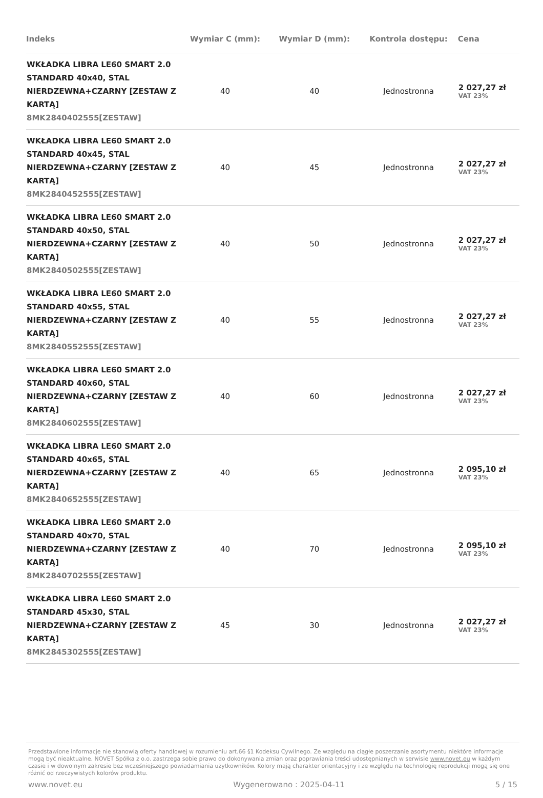| Indeks | Wymiar C (mm): | Wymiar D (mm): | Kontrola dostępu: | Cena |
| --- | --- | --- | --- | --- |
| WKŁADKA LIBRA LE60 SMART 2.0 STANDARD 40x40, STAL NIERDZEWNA+CZARNY [ZESTAW Z KARTĄ] 8MK2840402555[ZESTAW] | 40 | 40 | Jednostronna | 2 027,27 zł VAT 23% |
| WKŁADKA LIBRA LE60 SMART 2.0 STANDARD 40x45, STAL NIERDZEWNA+CZARNY [ZESTAW Z KARTĄ] 8MK2840452555[ZESTAW] | 40 | 45 | Jednostronna | 2 027,27 zł VAT 23% |
| WKŁADKA LIBRA LE60 SMART 2.0 STANDARD 40x50, STAL NIERDZEWNA+CZARNY [ZESTAW Z KARTĄ] 8MK2840502555[ZESTAW] | 40 | 50 | Jednostronna | 2 027,27 zł VAT 23% |
| WKŁADKA LIBRA LE60 SMART 2.0 STANDARD 40x55, STAL NIERDZEWNA+CZARNY [ZESTAW Z KARTĄ] 8MK2840552555[ZESTAW] | 40 | 55 | Jednostronna | 2 027,27 zł VAT 23% |
| WKŁADKA LIBRA LE60 SMART 2.0 STANDARD 40x60, STAL NIERDZEWNA+CZARNY [ZESTAW Z KARTĄ] 8MK2840602555[ZESTAW] | 40 | 60 | Jednostronna | 2 027,27 zł VAT 23% |
| WKŁADKA LIBRA LE60 SMART 2.0 STANDARD 40x65, STAL NIERDZEWNA+CZARNY [ZESTAW Z KARTĄ] 8MK2840652555[ZESTAW] | 40 | 65 | Jednostronna | 2 095,10 zł VAT 23% |
| WKŁADKA LIBRA LE60 SMART 2.0 STANDARD 40x70, STAL NIERDZEWNA+CZARNY [ZESTAW Z KARTĄ] 8MK2840702555[ZESTAW] | 40 | 70 | Jednostronna | 2 095,10 zł VAT 23% |
| WKŁADKA LIBRA LE60 SMART 2.0 STANDARD 45x30, STAL NIERDZEWNA+CZARNY [ZESTAW Z KARTĄ] 8MK2845302555[ZESTAW] | 45 | 30 | Jednostronna | 2 027,27 zł VAT 23% |
Przedstawione informacje nie stanowią oferty handlowej w rozumieniu art.66 §1 Kodeksu Cywilnego. Ze względu na ciągłe poszerzanie asortymentu niektóre informacje mogą być nieaktualne. NOVET Spółka z o.o. zastrzega sobie prawo do dokonywania zmian oraz poprawiania treści udostępnianych w serwisie www.novet.eu w każdym czasie i w dowolnym zakresie bez wcześniejszego powiadamiania użytkowników. Kolory mają charakter orientacyjny i ze względu na technologię reprodukcji mogą się one różnić od rzeczywistych kolorów produktu.
www.novet.eu Wygenerowano : 2025-04-11 5 / 15